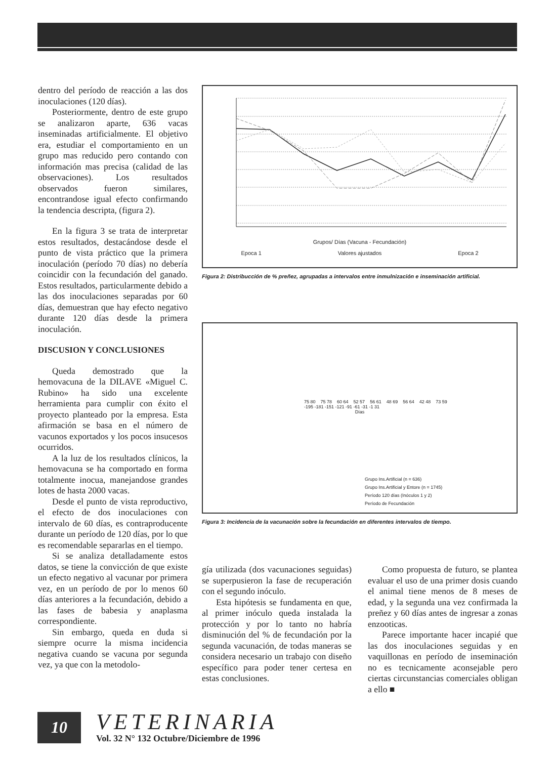dentro del período de reacción a las dos inoculaciones (120 días).
Posteriormente, dentro de este grupo se analizaron aparte, 636 vacas inseminadas artificialmente. El objetivo era, estudiar el comportamiento en un grupo mas reducido pero contando con información mas precisa (calidad de las observaciones). Los resultados observados fueron similares, encontrandose igual efecto confirmando la tendencia descripta, (figura 2).
En la figura 3 se trata de interpretar estos resultados, destacándose desde el punto de vista práctico que la primera inoculación (período 70 días) no debería coincidir con la fecundación del ganado. Estos resultados, particularmente debido a las dos inoculaciones separadas por 60 días, demuestran que hay efecto negativo durante 120 días desde la primera inoculación.
DISCUSION Y CONCLUSIONES
Queda demostrado que la hemovacuna de la DILAVE «Miguel C. Rubino» ha sido una excelente herramienta para cumplir con éxito el proyecto planteado por la empresa. Esta afirmación se basa en el número de vacunos exportados y los pocos insucesos ocurridos.
A la luz de los resultados clínicos, la hemovacuna se ha comportado en forma totalmente inocua, manejandose grandes lotes de hasta 2000 vacas.
Desde el punto de vista reproductivo, el efecto de dos inoculaciones con intervalo de 60 días, es contraproducente durante un período de 120 días, por lo que es recomendable separarlas en el tiempo.
Si se analiza detalladamente estos datos, se tiene la convicción de que existe un efecto negativo al vacunar por primera vez, en un período de por lo menos 60 días anteriores a la fecundación, debido a las fases de babesia y anaplasma correspondiente.
Sin embargo, queda en duda si siempre ocurre la misma incidencia negativa cuando se vacuna por segunda vez, ya que con la metodolo-
Grupos/ Días (Vacuna - Fecundación)
Epoca 1 Valores ajustados Epoca 2
Figura 2: Distribucción de % preñez, agrupadas a intervalos entre inmulnización e inseminación artificial.
75 80 75 78 60 64 52 57 56 61 48 69 56 64 42 48 73 59
-195 -181 -151 -121 -91 -61 -31 -1 31
Días
Grupo Ins.Artificial (n = 636)
Grupo Ins.Artificial y Entore (n = 1745)
Período 120 días (Inóculos 1 y 2)
Período de Fecundación
Figura 3: Incidencia de la vacunación sobre la fecundación en diferentes intervalos de tiempo.
gía utilizada (dos vacunaciones seguidas) se superpusieron la fase de recuperación con el segundo inóculo.
Esta hipótesis se fundamenta en que, al primer inóculo queda instalada la protección y por lo tanto no habría disminución del % de fecundación por la segunda vacunación, de todas maneras se considera necesario un trabajo con diseño específico para poder tener certesa en estas conclusiones.
Como propuesta de futuro, se plantea evaluar el uso de una primer dosis cuando el animal tiene menos de 8 meses de edad, y la segunda una vez confirmada la preñez y 60 días antes de ingresar a zonas enzooticas.
Parece importante hacer incapié que las dos inoculaciones seguidas y en vaquillonas en período de inseminación no es tecnicamente aconsejable pero ciertas circunstancias comerciales obligan a ello ■
10
VETERINARIA
Vol. 32 N° 132 Octubre/Diciembre de 1996